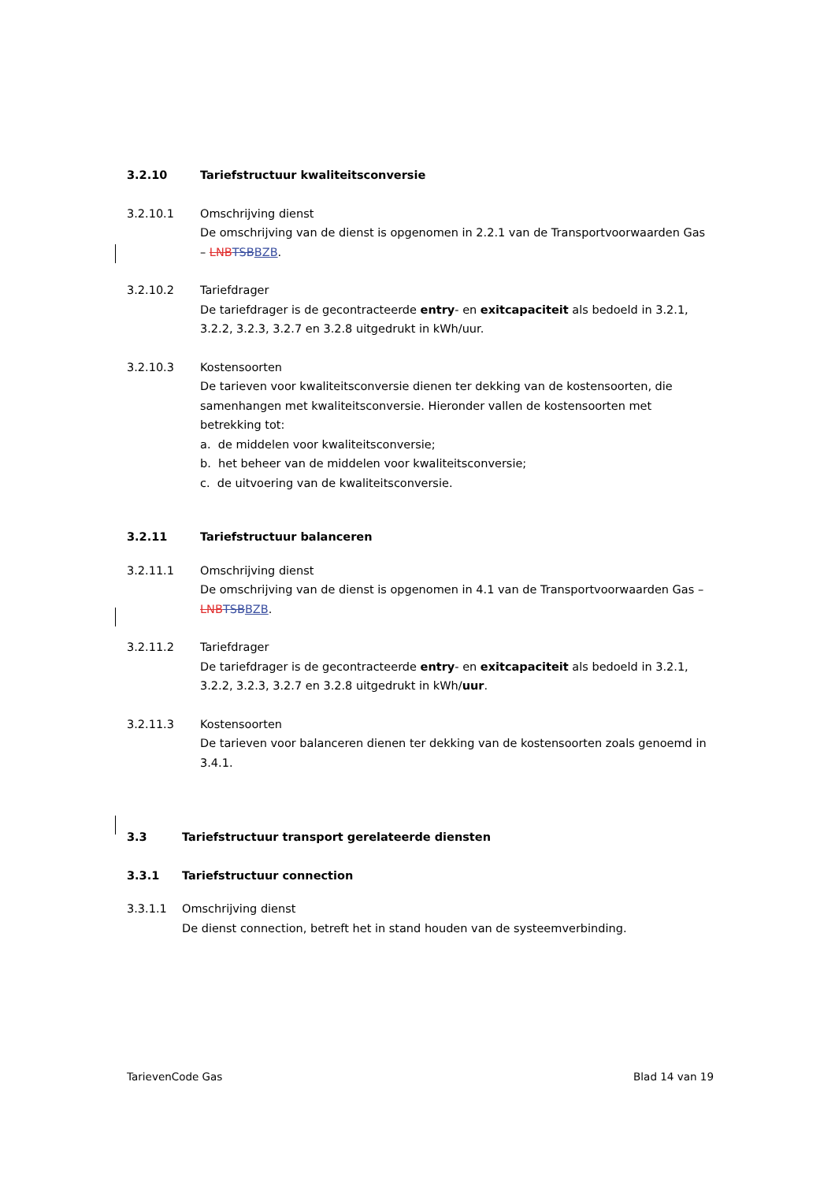3.2.10 Tariefstructuur kwaliteitsconversie
3.2.10.1 Omschrijving dienst
De omschrijving van de dienst is opgenomen in 2.2.1 van de Transportvoorwaarden Gas – LNB TSB BZB.
3.2.10.2 Tariefdrager
De tariefdrager is de gecontracteerde entry- en exitcapaciteit als bedoeld in 3.2.1, 3.2.2, 3.2.3, 3.2.7 en 3.2.8 uitgedrukt in kWh/uur.
3.2.10.3 Kostensoorten
De tarieven voor kwaliteitsconversie dienen ter dekking van de kostensoorten, die samenhangen met kwaliteitsconversie. Hieronder vallen de kostensoorten met betrekking tot:
a. de middelen voor kwaliteitsconversie;
b. het beheer van de middelen voor kwaliteitsconversie;
c. de uitvoering van de kwaliteitsconversie.
3.2.11 Tariefstructuur balanceren
3.2.11.1 Omschrijving dienst
De omschrijving van de dienst is opgenomen in 4.1 van de Transportvoorwaarden Gas – LNB TSB BZB.
3.2.11.2 Tariefdrager
De tariefdrager is de gecontracteerde entry- en exitcapaciteit als bedoeld in 3.2.1, 3.2.2, 3.2.3, 3.2.7 en 3.2.8 uitgedrukt in kWh/uur.
3.2.11.3 Kostensoorten
De tarieven voor balanceren dienen ter dekking van de kostensoorten zoals genoemd in 3.4.1.
3.3 Tariefstructuur transport gerelateerde diensten
3.3.1 Tariefstructuur connection
3.3.1.1 Omschrijving dienst
De dienst connection, betreft het in stand houden van de systeemverbinding.
TarievenCode Gas Blad 14 van 19